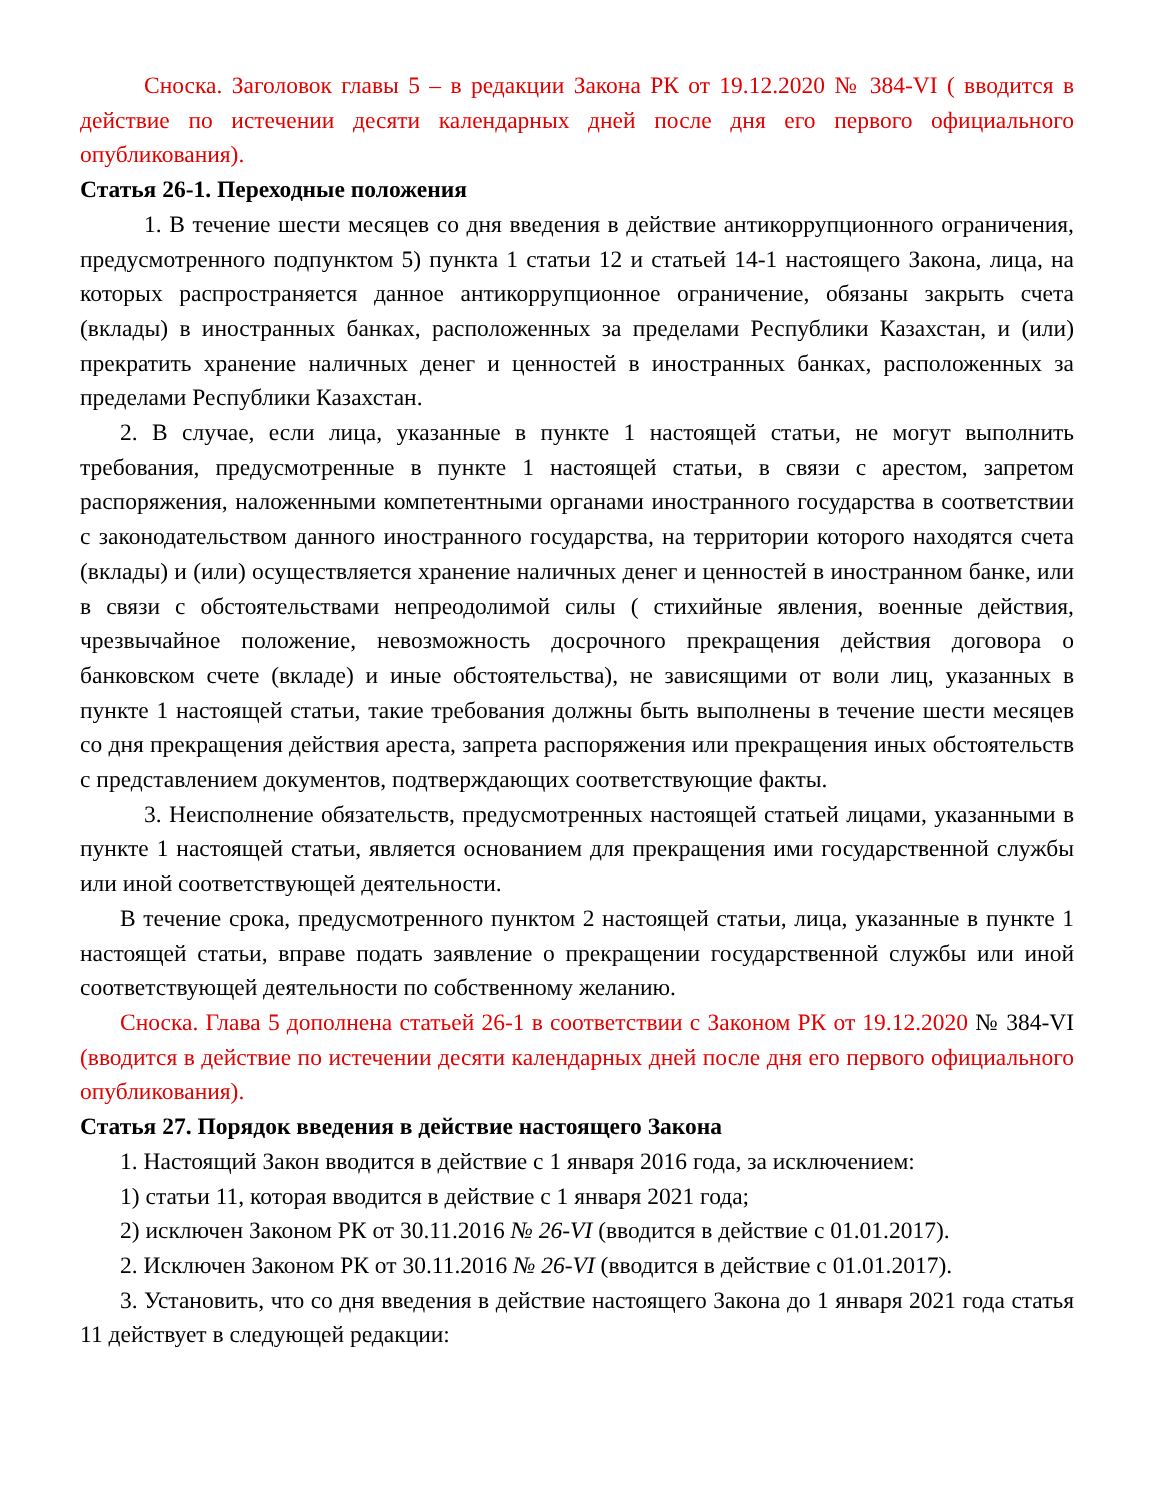Сноска. Заголовок главы 5 – в редакции Закона РК от 19.12.2020 № 384-VI ( вводится в действие по истечении десяти календарных дней после дня его первого официального опубликования).
Статья 26-1. Переходные положения
1. В течение шести месяцев со дня введения в действие антикоррупционного ограничения, предусмотренного подпунктом 5) пункта 1 статьи 12 и статьей 14-1 настоящего Закона, лица, на которых распространяется данное антикоррупционное ограничение, обязаны закрыть счета (вклады) в иностранных банках, расположенных за пределами Республики Казахстан, и (или) прекратить хранение наличных денег и ценностей в иностранных банках, расположенных за пределами Республики Казахстан.
2. В случае, если лица, указанные в пункте 1 настоящей статьи, не могут выполнить требования, предусмотренные в пункте 1 настоящей статьи, в связи с арестом, запретом распоряжения, наложенными компетентными органами иностранного государства в соответствии с законодательством данного иностранного государства, на территории которого находятся счета (вклады) и (или) осуществляется хранение наличных денег и ценностей в иностранном банке, или в связи с обстоятельствами непреодолимой силы ( стихийные явления, военные действия, чрезвычайное положение, невозможность досрочного прекращения действия договора о банковском счете (вкладе) и иные обстоятельства), не зависящими от воли лиц, указанных в пункте 1 настоящей статьи, такие требования должны быть выполнены в течение шести месяцев со дня прекращения действия ареста, запрета распоряжения или прекращения иных обстоятельств с представлением документов, подтверждающих соответствующие факты.
3. Неисполнение обязательств, предусмотренных настоящей статьей лицами, указанными в пункте 1 настоящей статьи, является основанием для прекращения ими государственной службы или иной соответствующей деятельности.
В течение срока, предусмотренного пунктом 2 настоящей статьи, лица, указанные в пункте 1 настоящей статьи, вправе подать заявление о прекращении государственной службы или иной соответствующей деятельности по собственному желанию.
Сноска. Глава 5 дополнена статьей 26-1 в соответствии с Законом РК от 19.12.2020 № 384-VI (вводится в действие по истечении десяти календарных дней после дня его первого официального опубликования).
Статья 27. Порядок введения в действие настоящего Закона
1. Настоящий Закон вводится в действие с 1 января 2016 года, за исключением:
1) статьи 11, которая вводится в действие с 1 января 2021 года;
2) исключен Законом РК от 30.11.2016 № 26-VI (вводится в действие с 01.01.2017).
2. Исключен Законом РК от 30.11.2016 № 26-VI (вводится в действие с 01.01.2017).
3. Установить, что со дня введения в действие настоящего Закона до 1 января 2021 года статья 11 действует в следующей редакции: